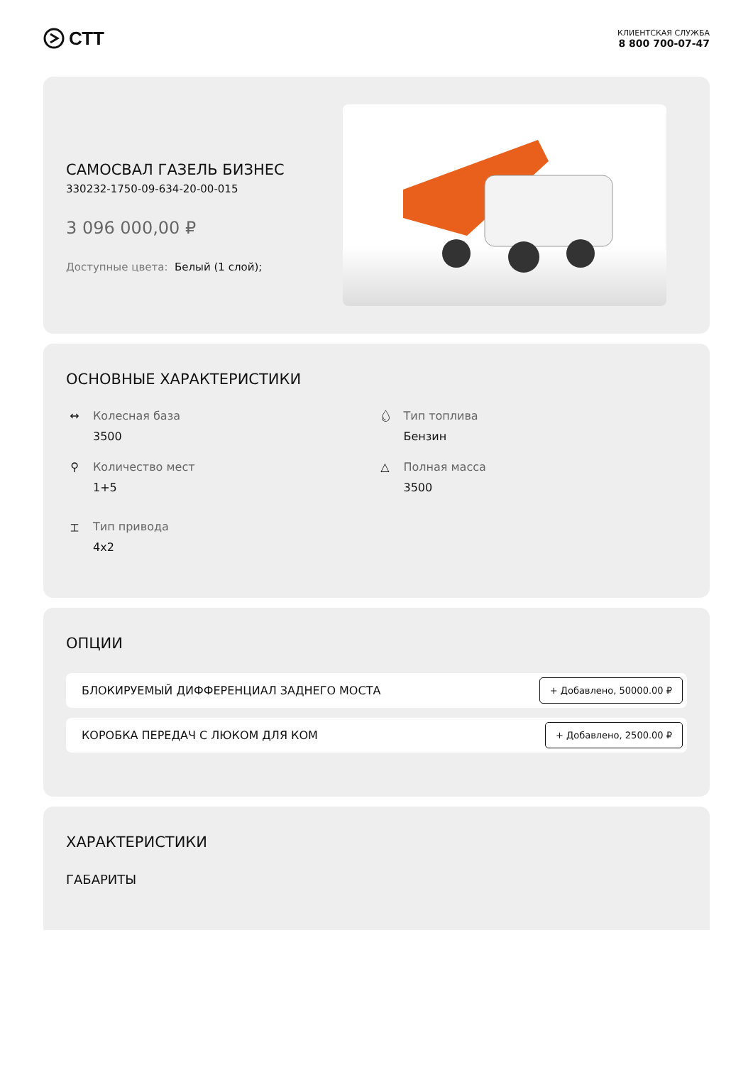СТТ
КЛИЕНТСКАЯ СЛУЖБА
8 800 700-07-47
САМОСВАЛ ГАЗЕЛЬ БИЗНЕС
330232-1750-09-634-20-00-015
3 096 000,00 ₽
Доступные цвета: Белый (1 слой);
ОСНОВНЫЕ ХАРАКТЕРИСТИКИ
↔ Колесная база
3500
💧︎
Тип топлива
Бензин
⚲ Количество мест
1+5
△ Полная масса
3500
⌶ Тип привода
4x2
ОПЦИИ
БЛОКИРУЕМЫЙ ДИФФЕРЕНЦИАЛ ЗАДНЕГО МОСТА + Добавлено, 50000.00 ₽
КОРОБКА ПЕРЕДАЧ С ЛЮКОМ ДЛЯ КОМ + Добавлено, 2500.00 ₽
ХАРАКТЕРИСТИКИ
ГАБАРИТЫ